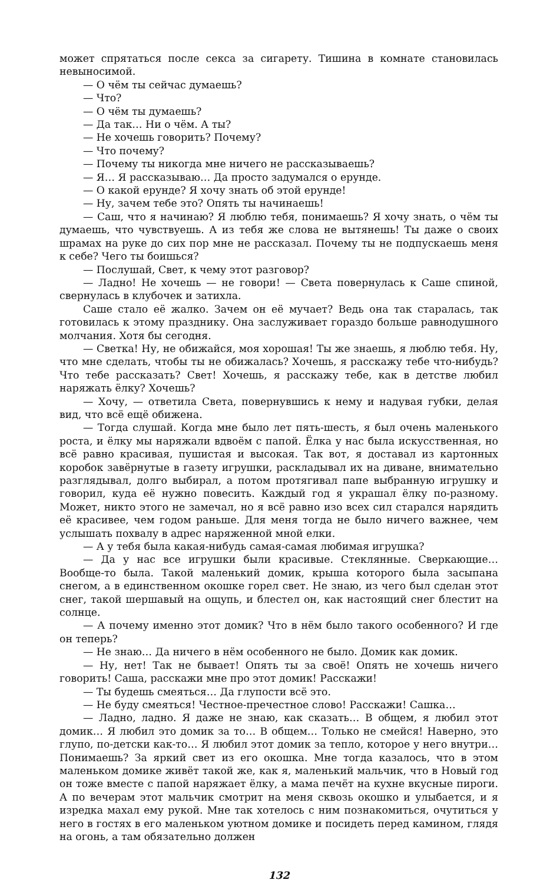может спрятаться после секса за сигарету. Тишина в комнате становилась невыносимой.
— О чём ты сейчас думаешь?
— Что?
— О чём ты думаешь?
— Да так… Ни о чём. А ты?
— Не хочешь говорить? Почему?
— Что почему?
— Почему ты никогда мне ничего не рассказываешь?
— Я… Я рассказываю… Да просто задумался о ерунде.
— О какой ерунде? Я хочу знать об этой ерунде!
— Ну, зачем тебе это? Опять ты начинаешь!
— Саш, что я начинаю? Я люблю тебя, понимаешь? Я хочу знать, о чём ты думаешь, что чувствуешь. А из тебя же слова не вытянешь! Ты даже о своих шрамах на руке до сих пор мне не рассказал. Почему ты не подпускаешь меня к себе? Чего ты боишься?
— Послушай, Свет, к чему этот разговор?
— Ладно! Не хочешь — не говори! — Света повернулась к Саше спиной, свернулась в клубочек и затихла.
Саше стало её жалко. Зачем он её мучает? Ведь она так старалась, так готовилась к этому празднику. Она заслуживает гораздо больше равнодушного молчания. Хотя бы сегодня.
— Светка! Ну, не обижайся, моя хорошая! Ты же знаешь, я люблю тебя. Ну, что мне сделать, чтобы ты не обижалась? Хочешь, я расскажу тебе что-нибудь? Что тебе рассказать? Свет! Хочешь, я расскажу тебе, как в детстве любил наряжать ёлку? Хочешь?
— Хочу, — ответила Света, повернувшись к нему и надувая губки, делая вид, что всё ещё обижена.
— Тогда слушай. Когда мне было лет пять-шесть, я был очень маленького роста, и ёлку мы наряжали вдвоём с папой. Ёлка у нас была искусственная, но всё равно красивая, пушистая и высокая. Так вот, я доставал из картонных коробок завёрнутые в газету игрушки, раскладывал их на диване, внимательно разглядывал, долго выбирал, а потом протягивал папе выбранную игрушку и говорил, куда её нужно повесить. Каждый год я украшал ёлку по-разному. Может, никто этого не замечал, но я всё равно изо всех сил старался нарядить её красивее, чем годом раньше. Для меня тогда не было ничего важнее, чем услышать похвалу в адрес наряженной мной елки.
— А у тебя была какая-нибудь самая-самая любимая игрушка?
— Да у нас все игрушки были красивые. Стеклянные. Сверкающие… Вообще-то была. Такой маленький домик, крыша которого была засыпана снегом, а в единственном окошке горел свет. Не знаю, из чего был сделан этот снег, такой шершавый на ощупь, и блестел он, как настоящий снег блестит на солнце.
— А почему именно этот домик? Что в нём было такого особенного? И где он теперь?
— Не знаю… Да ничего в нём особенного не было. Домик как домик.
— Ну, нет! Так не бывает! Опять ты за своё! Опять не хочешь ничего говорить! Саша, расскажи мне про этот домик! Расскажи!
— Ты будешь смеяться… Да глупости всё это.
— Не буду смеяться! Честное-пречестное слово! Расскажи! Сашка…
— Ладно, ладно. Я даже не знаю, как сказать… В общем, я любил этот домик… Я любил это домик за то… В общем… Только не смейся! Наверно, это глупо, по-детски как-то… Я любил этот домик за тепло, которое у него внутри… Понимаешь? За яркий свет из его окошка. Мне тогда казалось, что в этом маленьком домике живёт такой же, как я, маленький мальчик, что в Новый год он тоже вместе с папой наряжает ёлку, а мама печёт на кухне вкусные пироги. А по вечерам этот мальчик смотрит на меня сквозь окошко и улыбается, и я изредка махал ему рукой. Мне так хотелось с ним познакомиться, очутиться у него в гостях в его маленьком уютном домике и посидеть перед камином, глядя на огонь, а там обязательно должен
132